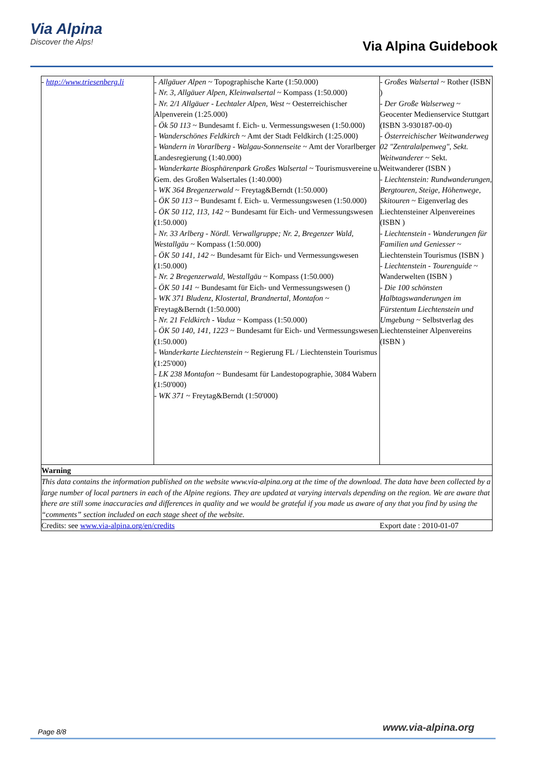Via Alpina
Discover the Alps!
Via Alpina Guidebook
| - http://www.triesenberg.li | - Allgäuer Alpen ~ Topographische Karte (1:50.000) - Nr. 3, Allgäuer Alpen, Kleinwalsertal ~ Kompass (1:50.000) - Nr. 2/1 Allgäuer - Lechtaler Alpen, West ~ Oesterreichischer Alpenverein (1:25.000) - Ök 50 113 ~ Bundesamt f. Eich- u. Vermessungswesen (1:50.000) - Wanderschönes Feldkirch ~ Amt der Stadt Feldkirch (1:25.000) - Wandern in Vorarlberg - Walgau-Sonnenseite ~ Amt der Vorarlberger Landesregierung (1:40.000) - Wanderkarte Biosphärenpark Großes Walsertal ~ Tourismusvereine u. Gem. des Großen Walsertales (1:40.000) - WK 364 Bregenzerwald ~ Freytag&Berndt (1:50.000) - ÖK 50 113 ~ Bundesamt f. Eich- u. Vermessungswesen (1:50.000) - ÖK 50 112, 113, 142 ~ Bundesamt für Eich- und Vermessungswesen (1:50.000) - Nr. 33 Arlberg - Nördl. Verwallgruppe; Nr. 2, Bregenzer Wald, Westallgäu ~ Kompass (1:50.000) - ÖK 50 141, 142 ~ Bundesamt für Eich- und Vermessungswesen (1:50.000) - Nr. 2 Bregenzerwald, Westallgäu ~ Kompass (1:50.000) - ÖK 50 141 ~ Bundesamt für Eich- und Vermessungswesen () - WK 371 Bludenz, Klostertal, Brandnertal, Montafon ~ Freytag&Berndt (1:50.000) - Nr. 21 Feldkirch - Vaduz ~ Kompass (1:50.000) - ÖK 50 140, 141, 1223 ~ Bundesamt für Eich- und Vermessungswesen (1:50.000) - Wanderkarte Liechtenstein ~ Regierung FL / Liechtenstein Tourismus (1:25'000) - LK 238 Montafon ~ Bundesamt für Landestopographie, 3084 Wabern (1:50'000) - WK 371 ~ Freytag&Berndt (1:50'000) | - Großes Walsertal ~ Rother (ISBN ) - Der Große Walserweg ~ Geocenter Medienservice Stuttgart (ISBN 3-930187-00-0) - Österreichischer Weitwanderweg 02 "Zentralalpenweg", Sekt. Weitwanderer ~ Sekt. Weitwanderer (ISBN ) - Liechtenstein: Rundwanderungen, Bergtouren, Steige, Höhenwege, Skitouren ~ Eigenverlag des Liechtensteiner Alpenvereines (ISBN ) - Liechtenstein - Wanderungen für Familien und Geniesser ~ Liechtenstein Tourismus (ISBN ) - Liechtenstein - Tourenguide ~ Wanderwelten (ISBN ) - Die 100 schönsten Halbtagswanderungen im Fürstentum Liechtenstein und Umgebung ~ Selbstverlag des Liechtensteiner Alpenvereins (ISBN ) |
| Warning | | |
| This data contains the information published on the website www.via-alpina.org at the time of the download. The data have been collected by a large number of local partners in each of the Alpine regions. They are updated at varying intervals depending on the region. We are aware that there are still some inaccuracies and differences in quality and we would be grateful if you made us aware of any that you find by using the “comments” section included on each stage sheet of the website. | | |
| Credits: see www.via-alpina.org/en/credits | | Export date : 2010-01-07 |
Page 8/8 www.via-alpina.org